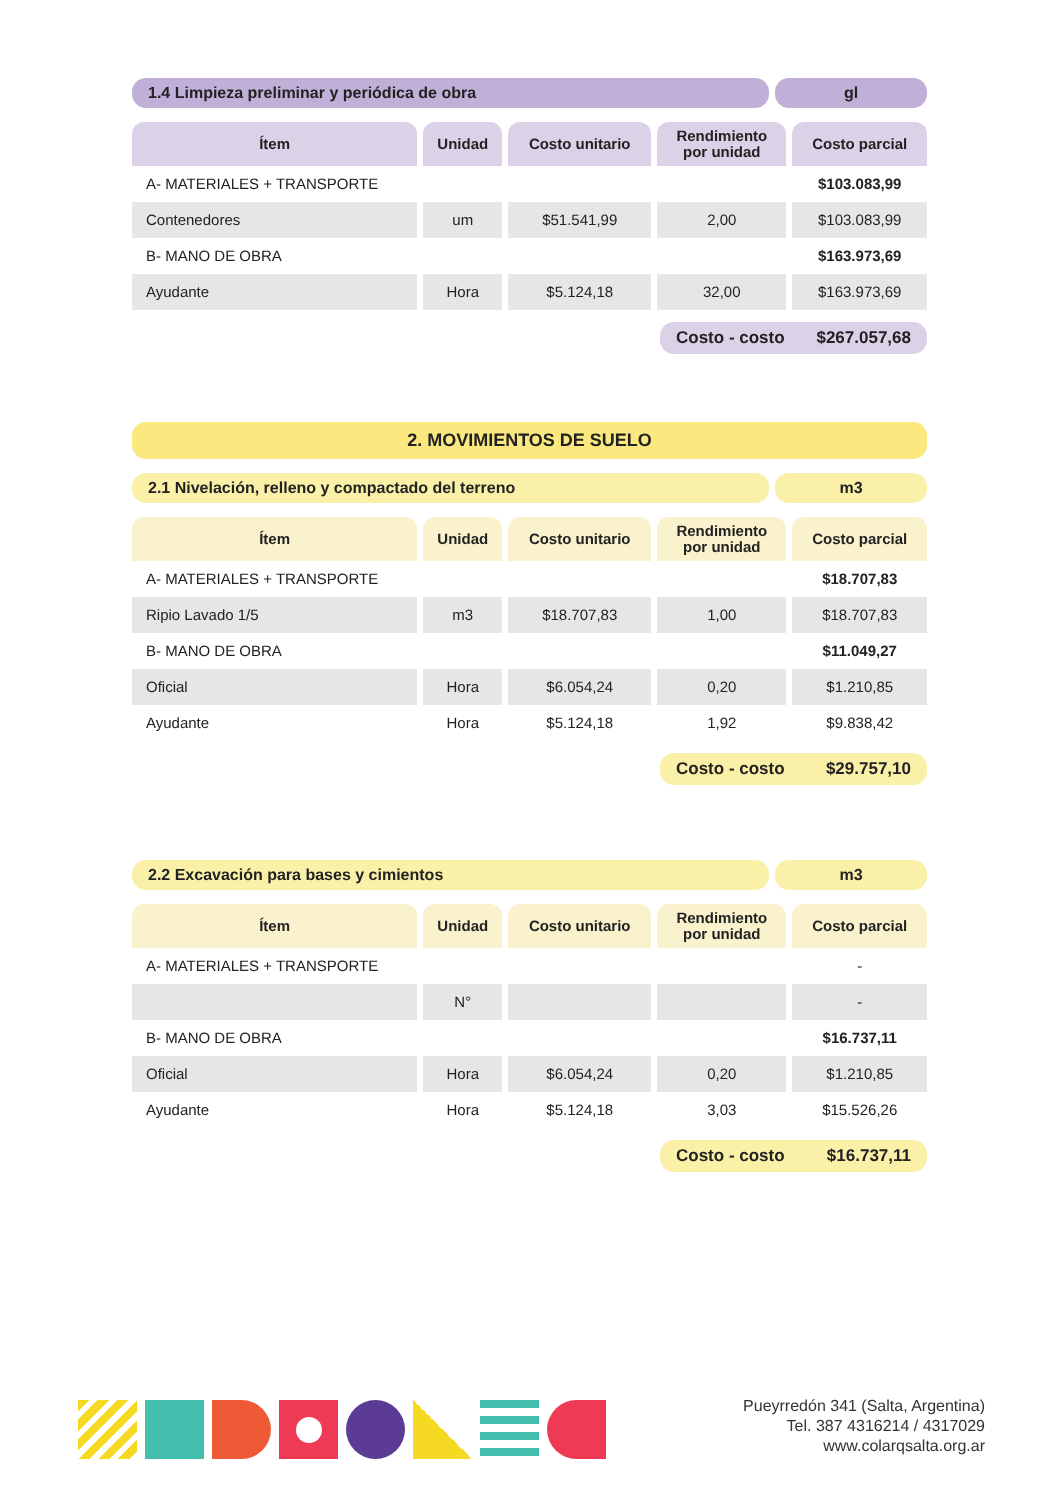1.4 Limpieza preliminar y periódica de obra
gl
| Ítem | Unidad | Costo unitario | Rendimiento por unidad | Costo parcial |
| --- | --- | --- | --- | --- |
| A- MATERIALES + TRANSPORTE | | | | $103.083,99 |
| Contenedores | um | $51.541,99 | 2,00 | $103.083,99 |
| B- MANO DE OBRA | | | | $163.973,69 |
| Ayudante | Hora | $5.124,18 | 32,00 | $163.973,69 |
Costo - costo $267.057,68
2. MOVIMIENTOS DE SUELO
2.1 Nivelación, relleno y compactado del terreno
m3
| Ítem | Unidad | Costo unitario | Rendimiento por unidad | Costo parcial |
| --- | --- | --- | --- | --- |
| A- MATERIALES + TRANSPORTE | | | | $18.707,83 |
| Ripio Lavado 1/5 | m3 | $18.707,83 | 1,00 | $18.707,83 |
| B- MANO DE OBRA | | | | $11.049,27 |
| Oficial | Hora | $6.054,24 | 0,20 | $1.210,85 |
| Ayudante | Hora | $5.124,18 | 1,92 | $9.838,42 |
Costo - costo $29.757,10
2.2 Excavación para bases y cimientos
m3
| Ítem | Unidad | Costo unitario | Rendimiento por unidad | Costo parcial |
| --- | --- | --- | --- | --- |
| A- MATERIALES + TRANSPORTE | | | | - |
| | N° | | | - |
| B- MANO DE OBRA | | | | $16.737,11 |
| Oficial | Hora | $6.054,24 | 0,20 | $1.210,85 |
| Ayudante | Hora | $5.124,18 | 3,03 | $15.526,26 |
Costo - costo $16.737,11
Pueyrredón 341 (Salta, Argentina)
Tel. 387 4316214 / 4317029
www.colarqsalta.org.ar